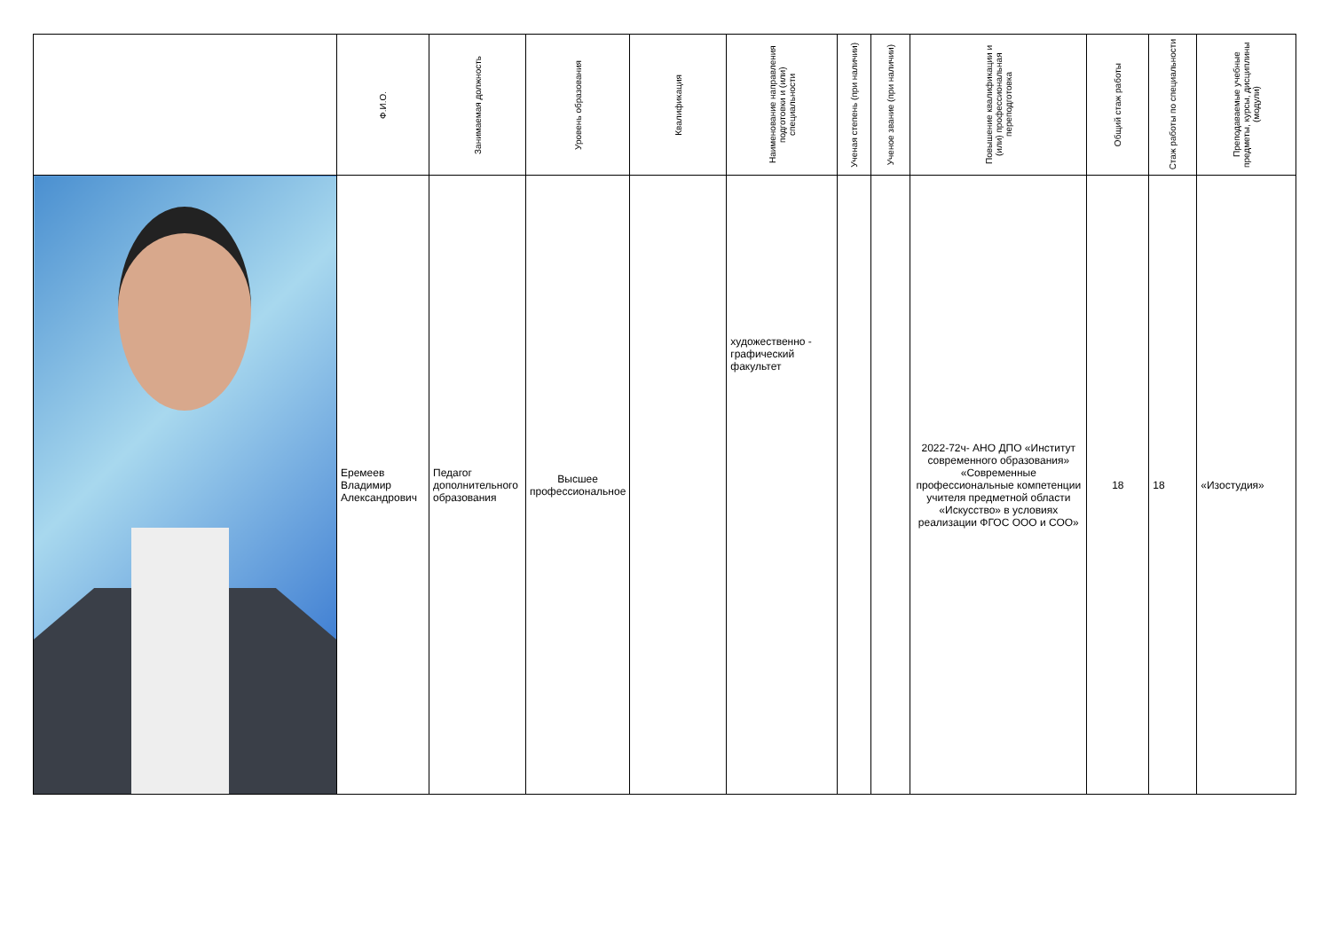| | Ф.И.О. | Занимаемая должность | Уровень образования | Квалификация | Наименование направления подготовки и (или) специальности | Ученая степень (при наличии) | Ученое звание (при наличии) | Повышение квалификации и (или) профессиональная переподготовка | Общий стаж работы | Стаж работы по специальности | Преподаваемые учебные предметы, курсы, дисциплины (модули) |
| --- | --- | --- | --- | --- | --- | --- | --- | --- | --- | --- | --- |
| | Еремеев Владимир Александрович | Педагог дополнительного образования | Высшее профессиональное | | художественно - графический факультет | | | 2022-72ч- АНО ДПО «Институт современного образования» «Современные профессиональные компетенции учителя предметной области «Искусство» в условиях реализации ФГОС ООО и СОО» | 18 | 18 | «Изостудия» |